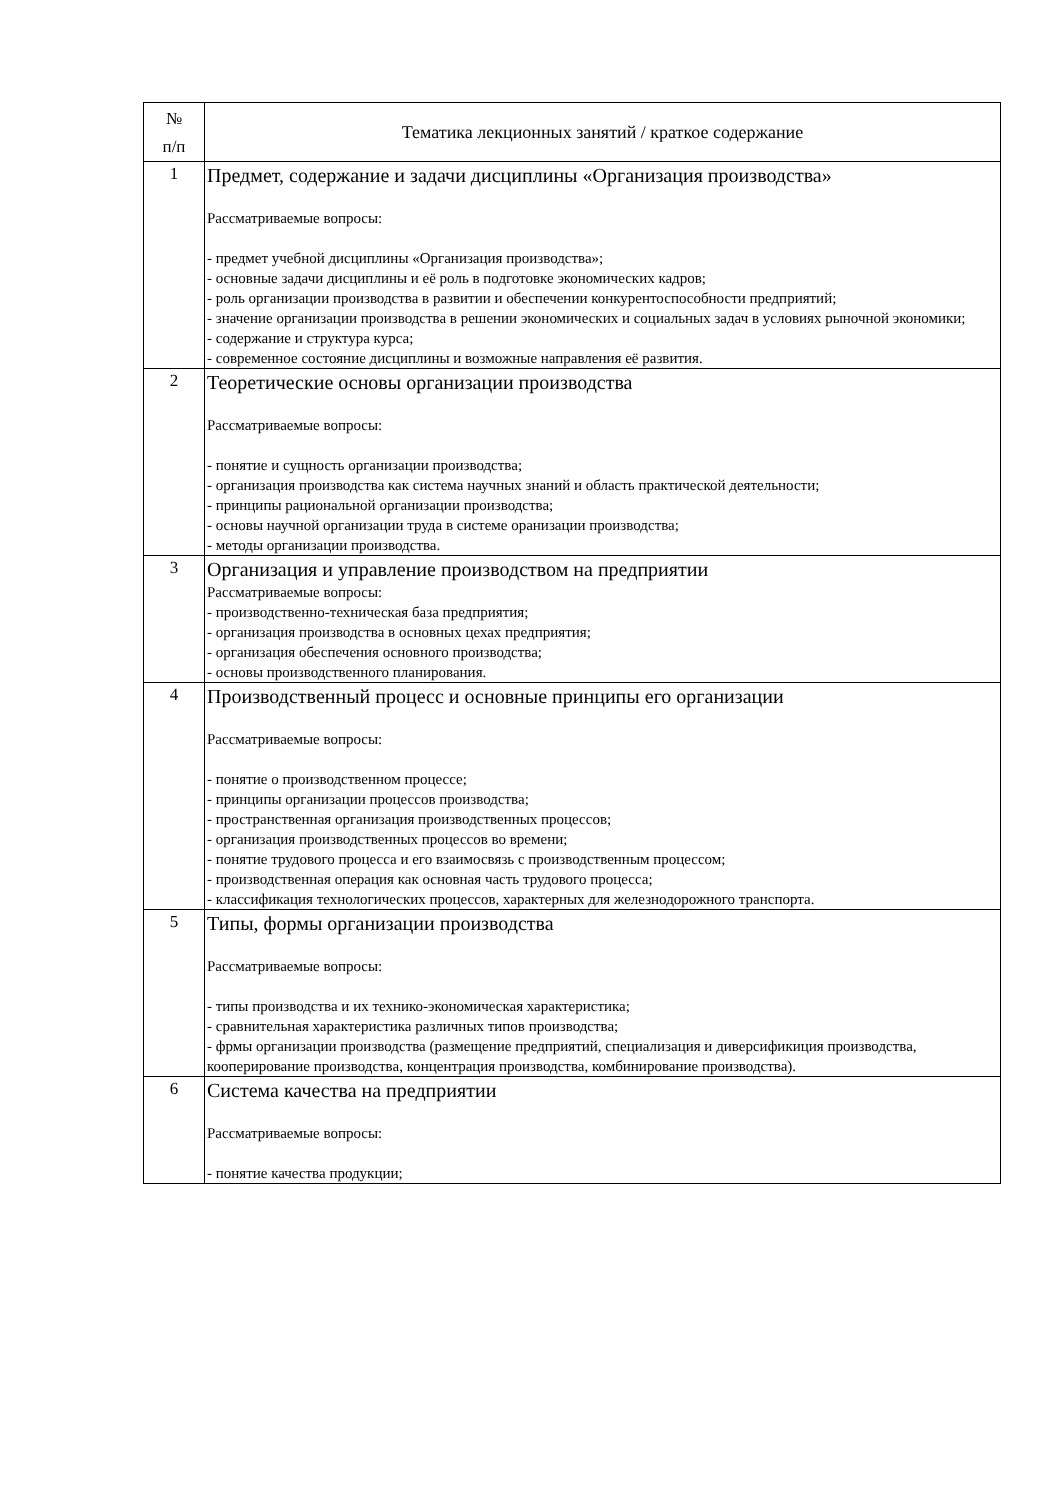| № п/п | Тематика лекционных занятий / краткое содержание |
| --- | --- |
| 1 | Предмет, содержание и задачи дисциплины «Организация производства» Рассматриваемые вопросы: - предмет учебной дисциплины «Организация производства»; - основные задачи дисциплины и её роль в подготовке экономических кадров; - роль организации производства в развитии и обеспечении конкурентоспособности предприятий; - значение организации производства в решении экономических и социальных задач в условиях рыночной экономики; - содержание и структура курса; - современное состояние дисциплины и возможные направления её развития. |
| 2 | Теоретические основы организации производства Рассматриваемые вопросы: - понятие и сущность организации производства; - организация производства как система научных знаний и область практической деятельности; - принципы рациональной организации производства; - основы научной организации труда в системе оранизации производства; - методы организации производства. |
| 3 | Организация и управление производством на предприятии Рассматриваемые вопросы: - производственно-техническая база предприятия; - организация производства в основных цехах предприятия; - организация обеспечения основного производства; - основы производственного планирования. |
| 4 | Производственный процесс и основные принципы его организации Рассматриваемые вопросы: - понятие о производственном процессе; - принципы организации процессов производства; - пространственная организация производственных процессов; - организация производственных процессов во времени; - понятие трудового процесса и его взаимосвязь с производственным процессом; - производственная операция как основная часть трудового процесса; - классификация технологических процессов, характерных для железнодорожного транспорта. |
| 5 | Типы, формы организации производства Рассматриваемые вопросы: - типы производства и их технико-экономическая характеристика; - сравнительная характеристика различных типов производства; - фрмы организации производства (размещение предприятий, специализация и диверсификиция производства, кооперирование производства, концентрация производства, комбинирование производства). |
| 6 | Система качества на предприятии Рассматриваемые вопросы: - понятие качества продукции; |